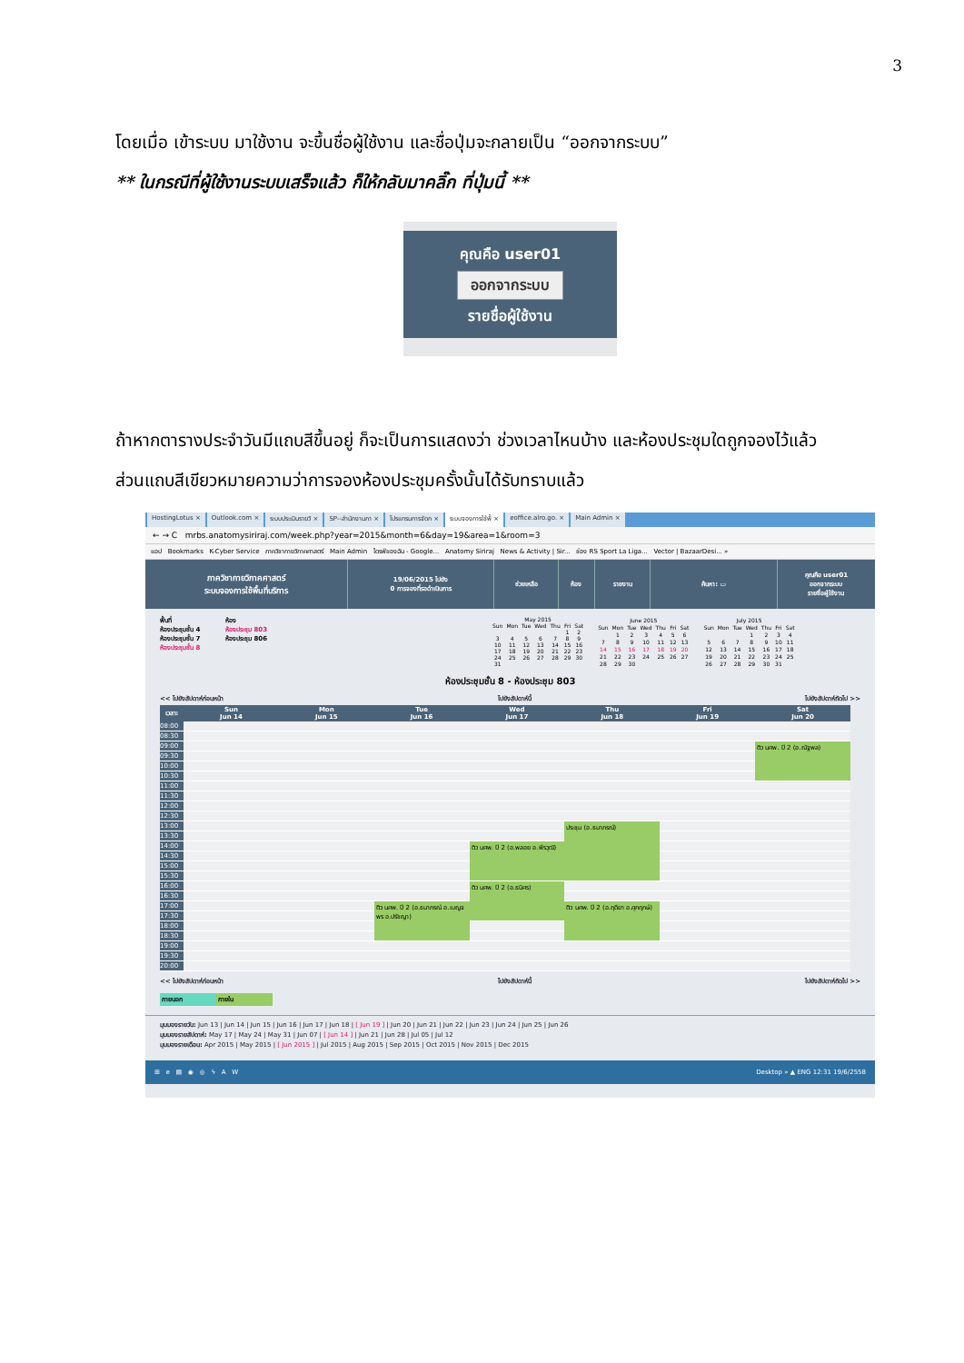3
โดยเมื่อ เข้าระบบ มาใช้งาน จะขึ้นชื่อผู้ใช้งาน และชื่อปุ่มจะกลายเป็น “ออกจากระบบ”
** ในกรณีที่ผู้ใช้งานระบบเสร็จแล้ว ก็ให้กลับมาคลิ๊ก ที่ปุ่มนี้ **
คุณคือ user01
ออกจากระบบ
รายชื่อผู้ใช้งาน
ถ้าหากตารางประจำวันมีแถบสีขึ้นอยู่ ก็จะเป็นการแสดงว่า ช่วงเวลาไหนบ้าง และห้องประชุมใดถูกจองไว้แล้ว
ส่วนแถบสีเขียวหมายความว่าการจองห้องประชุมครั้งนั้นได้รับทราบแล้ว
HostingLotus × Outlook.com × ระบบประเมินรายวิ × SP--สำนักงานภา × โปรแกรมการจัดก × ระบบจองการใช้พื้ × eoffice.alro.go. × Main Admin ×
← → C mrbs.anatomysiriraj.com/week.php?year=2015&month=6&day=19&area=1&room=3
แอป Bookmarks K-Cyber Service ภาควิชากายวิภาคศาสตร์ Main Admin ไดรฟ์ของฉัน - Google... Anatomy Siriraj News & Activity | Sir... ช่อง RS Sport La Liga... Vector | BazaarDesi... »
ภาควิชากายวิภาคศาสตร์
ระบบจองการใช้พื้นที่บริการ
19/06/2015 ไปยัง
0 การจองที่รอดำเนินการ
ช่วยเหลือ ห้อง รายงาน ค้นหา: ▭
คุณคือ user01
ออกจากระบบ
รายชื่อผู้ใช้งาน
พื้นที่
ห้องประชุมชั้น 4
ห้องประชุมชั้น 7
ห้องประชุมชั้น 8
ห้อง
ห้องประชุม 803
ห้องประชุม 806
| May 2015 | | | | | | |
| --- | --- | --- | --- | --- | --- | --- |
| Sun | Mon | Tue | Wed | Thu | Fri | Sat |
| | | | | | 1 | 2 |
| 3 | 4 | 5 | 6 | 7 | 8 | 9 |
| 10 | 11 | 12 | 13 | 14 | 15 | 16 |
| 17 | 18 | 19 | 20 | 21 | 22 | 23 |
| 24 | 25 | 26 | 27 | 28 | 29 | 30 |
| 31 | | | | | | |
| June 2015 | | | | | | |
| --- | --- | --- | --- | --- | --- | --- |
| Sun | Mon | Tue | Wed | Thu | Fri | Sat |
| | 1 | 2 | 3 | 4 | 5 | 6 |
| 7 | 8 | 9 | 10 | 11 | 12 | 13 |
| 14 | 15 | 16 | 17 | 18 | 19 | 20 |
| 21 | 22 | 23 | 24 | 25 | 26 | 27 |
| 28 | 29 | 30 | | | | |
| July 2015 | | | | | | |
| --- | --- | --- | --- | --- | --- | --- |
| Sun | Mon | Tue | Wed | Thu | Fri | Sat |
| | | | 1 | 2 | 3 | 4 |
| 5 | 6 | 7 | 8 | 9 | 10 | 11 |
| 12 | 13 | 14 | 15 | 16 | 17 | 18 |
| 19 | 20 | 21 | 22 | 23 | 24 | 25 |
| 26 | 27 | 28 | 29 | 30 | 31 | |
ห้องประชุมชั้น 8 - ห้องประชุม 803
<< ไปยังสัปดาห์ก่อนหน้า ไปยังสัปดาห์นี้ ไปยังสัปดาห์ถัดไป >>
| เวลา: | Sun Jun 14 | Mon Jun 15 | Tue Jun 16 | Wed Jun 17 | Thu Jun 18 | Fri Jun 19 | Sat Jun 20 |
| --- | --- | --- | --- | --- | --- | --- | --- |
| 08:00 | | | | | | | |
| 08:30 | | | | | | | |
| 09:00 | | | | | | | ติว นศพ. ปี 2 (อ.ณัฐพล) |
| 09:30 | | | | | | | |
| 10:00 | | | | | | | |
| 10:30 | | | | | | | |
| 11:00 | | | | | | | |
| 11:30 | | | | | | | |
| 12:00 | | | | | | | |
| 12:30 | | | | | | | |
| 13:00 | | | | | ประชุม (อ.ธนาภรณ์) | | |
| 13:30 | | | | | | | |
| 14:00 | | | | ติว นศพ. ปี 2 (อ.พลอย อ.พีรวุฒิ) | | | |
| 14:30 | | | | | | | |
| 15:00 | | | | | | | |
| 15:30 | | | | | | | |
| 16:00 | | | | ติว นศพ. ปี 2 (อ.ธนิศร) | | | |
| 16:30 | | | | | | | |
| 17:00 | | | ติว นศพ. ปี 2 (อ.ธนาภรณ์ อ.เบญจพร อ.ปรัชญา) | | ติว นศพ. ปี 2 (อ.ฤดียา อ.ศุภฤกษ์) | | |
| 17:30 | | | | | | | |
| 18:00 | | | | | | | |
| 18:30 | | | | | | | |
| 19:00 | | | | | | | |
| 19:30 | | | | | | | |
| 20:00 | | | | | | | |
<< ไปยังสัปดาห์ก่อนหน้า ไปยังสัปดาห์นี้ ไปยังสัปดาห์ถัดไป >>
ภายนอก ภายใน
มุมมองรายวัน: Jun 13 | Jun 14 | Jun 15 | Jun 16 | Jun 17 | Jun 18 | [ Jun 19 ] | Jun 20 | Jun 21 | Jun 22 | Jun 23 | Jun 24 | Jun 25 | Jun 26
มุมมองรายสัปดาห์: May 17 | May 24 | May 31 | Jun 07 | [ Jun 14 ] | Jun 21 | Jun 28 | Jul 05 | Jul 12
มุมมองรายเดือน: Apr 2015 | May 2015 | [ Jun 2015 ] | Jul 2015 | Aug 2015 | Sep 2015 | Oct 2015 | Nov 2015 | Dec 2015
⊞ e ▤ ◉ ◎ ϟ A W Desktop » ▲ ENG 12:31 19/6/2558